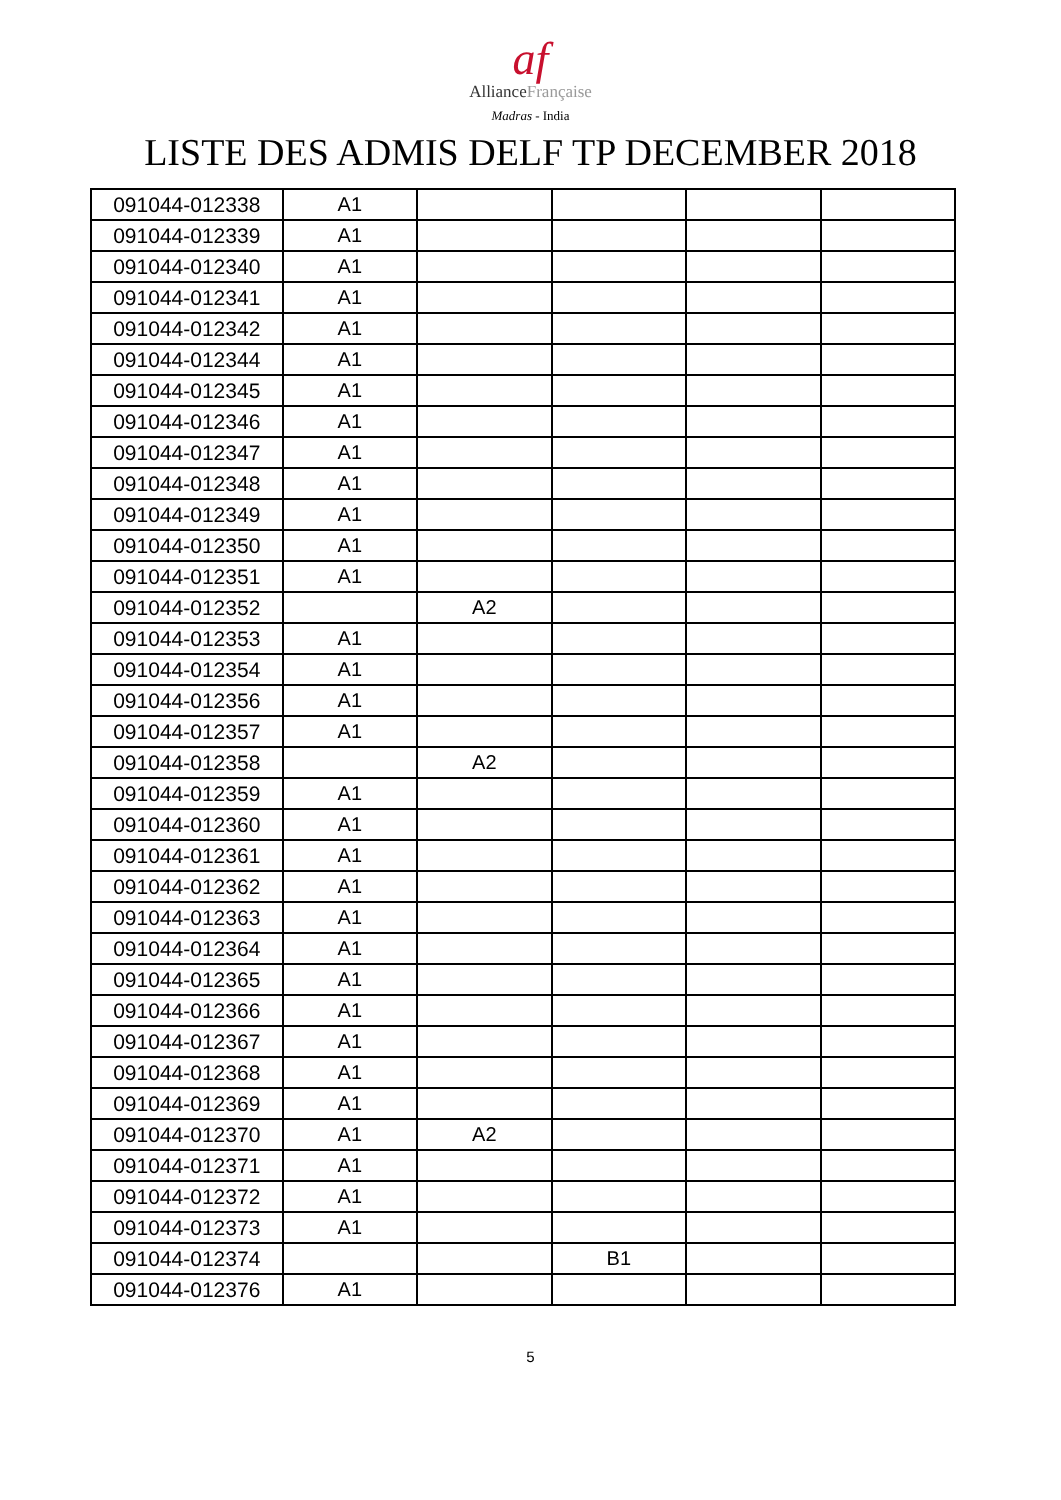af
AllianceFrançaise
Madras - India
LISTE DES ADMIS DELF TP DECEMBER 2018
| 091044-012338 | A1 | | | | |
| 091044-012339 | A1 | | | | |
| 091044-012340 | A1 | | | | |
| 091044-012341 | A1 | | | | |
| 091044-012342 | A1 | | | | |
| 091044-012344 | A1 | | | | |
| 091044-012345 | A1 | | | | |
| 091044-012346 | A1 | | | | |
| 091044-012347 | A1 | | | | |
| 091044-012348 | A1 | | | | |
| 091044-012349 | A1 | | | | |
| 091044-012350 | A1 | | | | |
| 091044-012351 | A1 | | | | |
| 091044-012352 | | A2 | | | |
| 091044-012353 | A1 | | | | |
| 091044-012354 | A1 | | | | |
| 091044-012356 | A1 | | | | |
| 091044-012357 | A1 | | | | |
| 091044-012358 | | A2 | | | |
| 091044-012359 | A1 | | | | |
| 091044-012360 | A1 | | | | |
| 091044-012361 | A1 | | | | |
| 091044-012362 | A1 | | | | |
| 091044-012363 | A1 | | | | |
| 091044-012364 | A1 | | | | |
| 091044-012365 | A1 | | | | |
| 091044-012366 | A1 | | | | |
| 091044-012367 | A1 | | | | |
| 091044-012368 | A1 | | | | |
| 091044-012369 | A1 | | | | |
| 091044-012370 | A1 | A2 | | | |
| 091044-012371 | A1 | | | | |
| 091044-012372 | A1 | | | | |
| 091044-012373 | A1 | | | | |
| 091044-012374 | | | B1 | | |
| 091044-012376 | A1 | | | | |
5